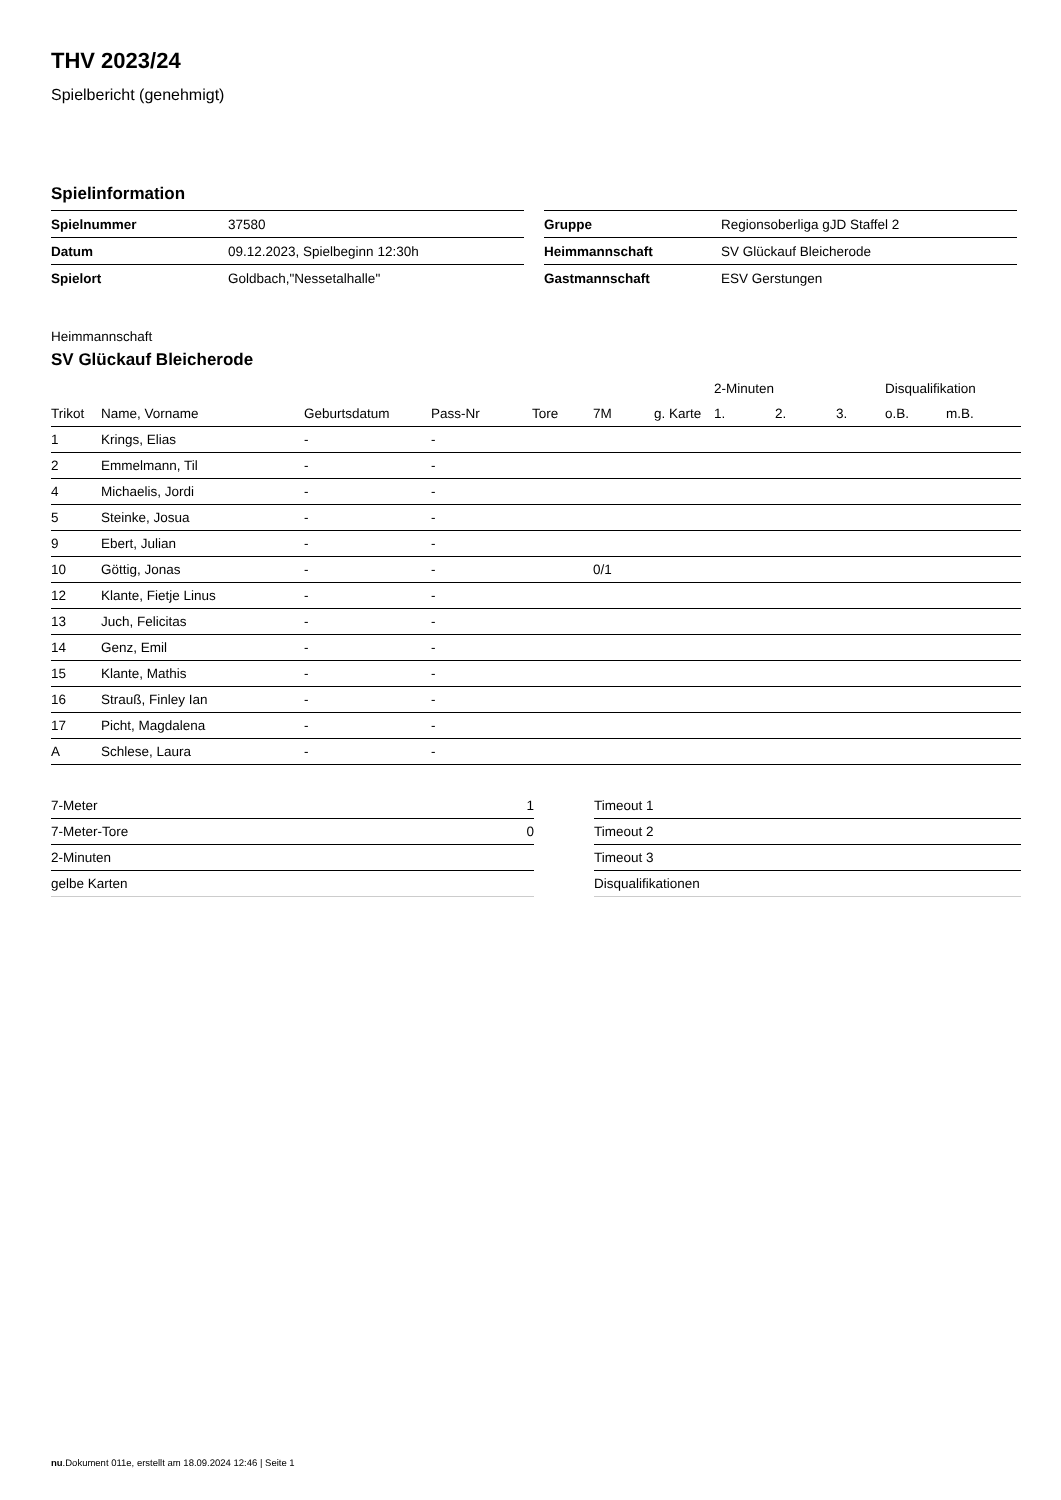THV 2023/24
Spielbericht (genehmigt)
Spielinformation
| Spielnummer | 37580 |
| Datum | 09.12.2023, Spielbeginn 12:30h |
| Spielort | Goldbach,"Nessetalhalle" |
| Gruppe | Regionsoberliga gJD Staffel 2 |
| Heimmannschaft | SV Glückauf Bleicherode |
| Gastmannschaft | ESV Gerstungen |
Heimmannschaft
SV Glückauf Bleicherode
| | | | | | | | 2-Minuten | | | Disqualifikation | |
| --- | --- | --- | --- | --- | --- | --- | --- | --- | --- | --- | --- |
| Trikot | Name, Vorname | Geburtsdatum | Pass-Nr | Tore | 7M | g. Karte | 1. | 2. | 3. | o.B. | m.B. |
| 1 | Krings, Elias | - | - | | | | | | | | |
| 2 | Emmelmann, Til | - | - | | | | | | | | |
| 4 | Michaelis, Jordi | - | - | | | | | | | | |
| 5 | Steinke, Josua | - | - | | | | | | | | |
| 9 | Ebert, Julian | - | - | | | | | | | | |
| 10 | Göttig, Jonas | - | - | | 0/1 | | | | | | |
| 12 | Klante, Fietje Linus | - | - | | | | | | | | |
| 13 | Juch, Felicitas | - | - | | | | | | | | |
| 14 | Genz, Emil | - | - | | | | | | | | |
| 15 | Klante, Mathis | - | - | | | | | | | | |
| 16 | Strauß, Finley Ian | - | - | | | | | | | | |
| 17 | Picht, Magdalena | - | - | | | | | | | | |
| A | Schlese, Laura | - | - | | | | | | | | |
| 7-Meter | 1 |
| 7-Meter-Tore | 0 |
| 2-Minuten | |
| gelbe Karten | |
| Timeout 1 |
| Timeout 2 |
| Timeout 3 |
| Disqualifikationen |
nu.Dokument 011e, erstellt am 18.09.2024 12:46 | Seite 1